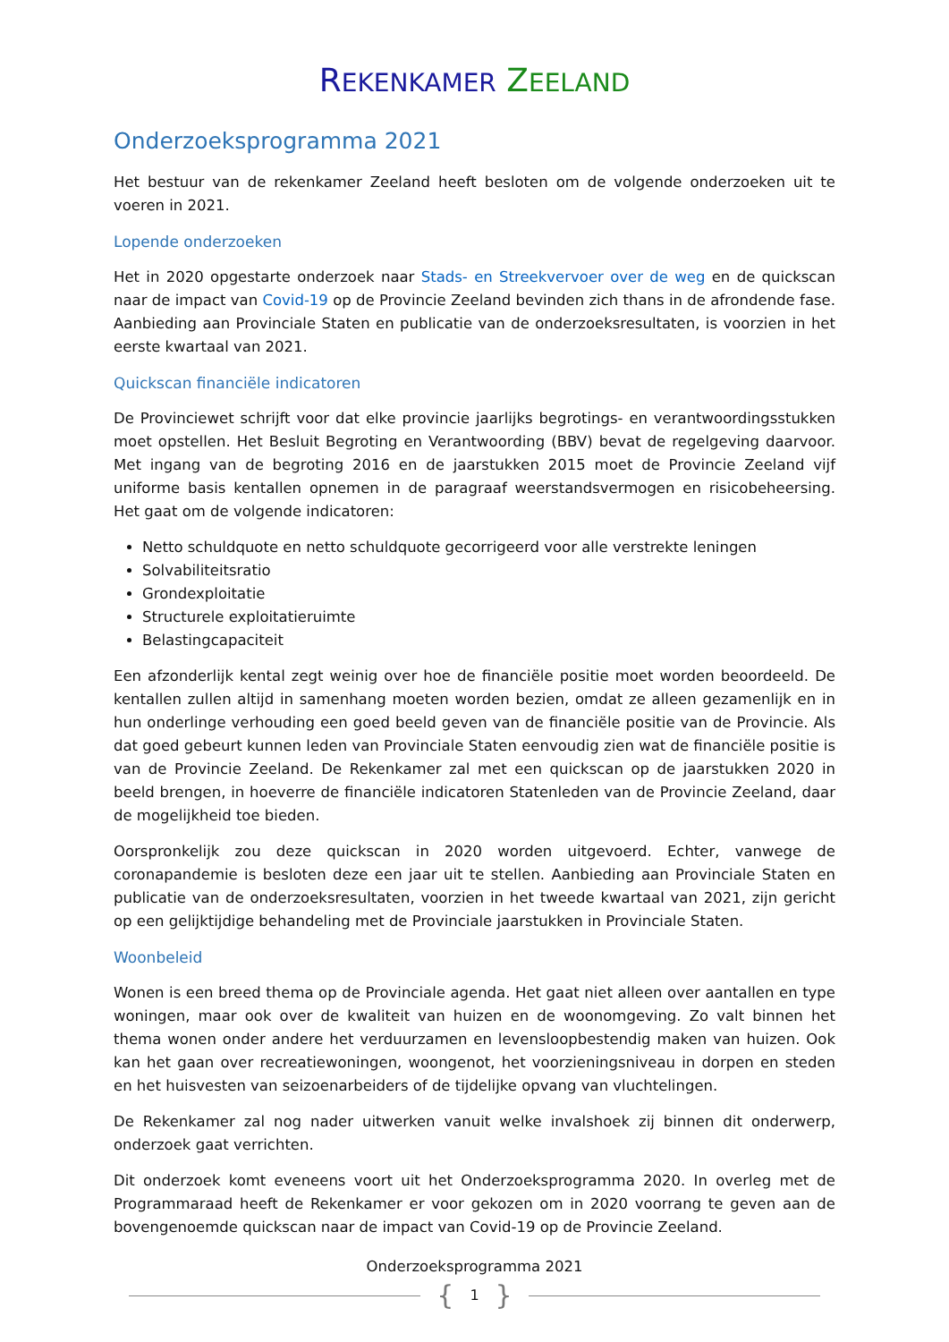REKENKAMER ZEELAND
Onderzoeksprogramma 2021
Het bestuur van de rekenkamer Zeeland heeft besloten om de volgende onderzoeken uit te voeren in 2021.
Lopende onderzoeken
Het in 2020 opgestarte onderzoek naar Stads- en Streekvervoer over de weg en de quickscan naar de impact van Covid-19 op de Provincie Zeeland bevinden zich thans in de afrondende fase. Aanbieding aan Provinciale Staten en publicatie van de onderzoeksresultaten, is voorzien in het eerste kwartaal van 2021.
Quickscan financiële indicatoren
De Provinciewet schrijft voor dat elke provincie jaarlijks begrotings- en verantwoordingsstukken moet opstellen. Het Besluit Begroting en Verantwoording (BBV) bevat de regelgeving daarvoor. Met ingang van de begroting 2016 en de jaarstukken 2015 moet de Provincie Zeeland vijf uniforme basis kentallen opnemen in de paragraaf weerstandsvermogen en risicobeheersing. Het gaat om de volgende indicatoren:
Netto schuldquote en netto schuldquote gecorrigeerd voor alle verstrekte leningen
Solvabiliteitsratio
Grondexploitatie
Structurele exploitatieruimte
Belastingcapaciteit
Een afzonderlijk kental zegt weinig over hoe de financiële positie moet worden beoordeeld. De kentallen zullen altijd in samenhang moeten worden bezien, omdat ze alleen gezamenlijk en in hun onderlinge verhouding een goed beeld geven van de financiële positie van de Provincie. Als dat goed gebeurt kunnen leden van Provinciale Staten eenvoudig zien wat de financiële positie is van de Provincie Zeeland. De Rekenkamer zal met een quickscan op de jaarstukken 2020 in beeld brengen, in hoeverre de financiële indicatoren Statenleden van de Provincie Zeeland, daar de mogelijkheid toe bieden.
Oorspronkelijk zou deze quickscan in 2020 worden uitgevoerd. Echter, vanwege de coronapandemie is besloten deze een jaar uit te stellen. Aanbieding aan Provinciale Staten en publicatie van de onderzoeksresultaten, voorzien in het tweede kwartaal van 2021, zijn gericht op een gelijktijdige behandeling met de Provinciale jaarstukken in Provinciale Staten.
Woonbeleid
Wonen is een breed thema op de Provinciale agenda. Het gaat niet alleen over aantallen en type woningen, maar ook over de kwaliteit van huizen en de woonomgeving. Zo valt binnen het thema wonen onder andere het verduurzamen en levensloopbestendig maken van huizen. Ook kan het gaan over recreatiewoningen, woongenot, het voorzieningsniveau in dorpen en steden en het huisvesten van seizoenarbeiders of de tijdelijke opvang van vluchtelingen.
De Rekenkamer zal nog nader uitwerken vanuit welke invalshoek zij binnen dit onderwerp, onderzoek gaat verrichten.
Dit onderzoek komt eveneens voort uit het Onderzoeksprogramma 2020. In overleg met de Programmaraad heeft de Rekenkamer er voor gekozen om in 2020 voorrang te geven aan de bovengenoemde quickscan naar de impact van Covid-19 op de Provincie Zeeland.
Onderzoeksprogramma 2021
{ 1 }